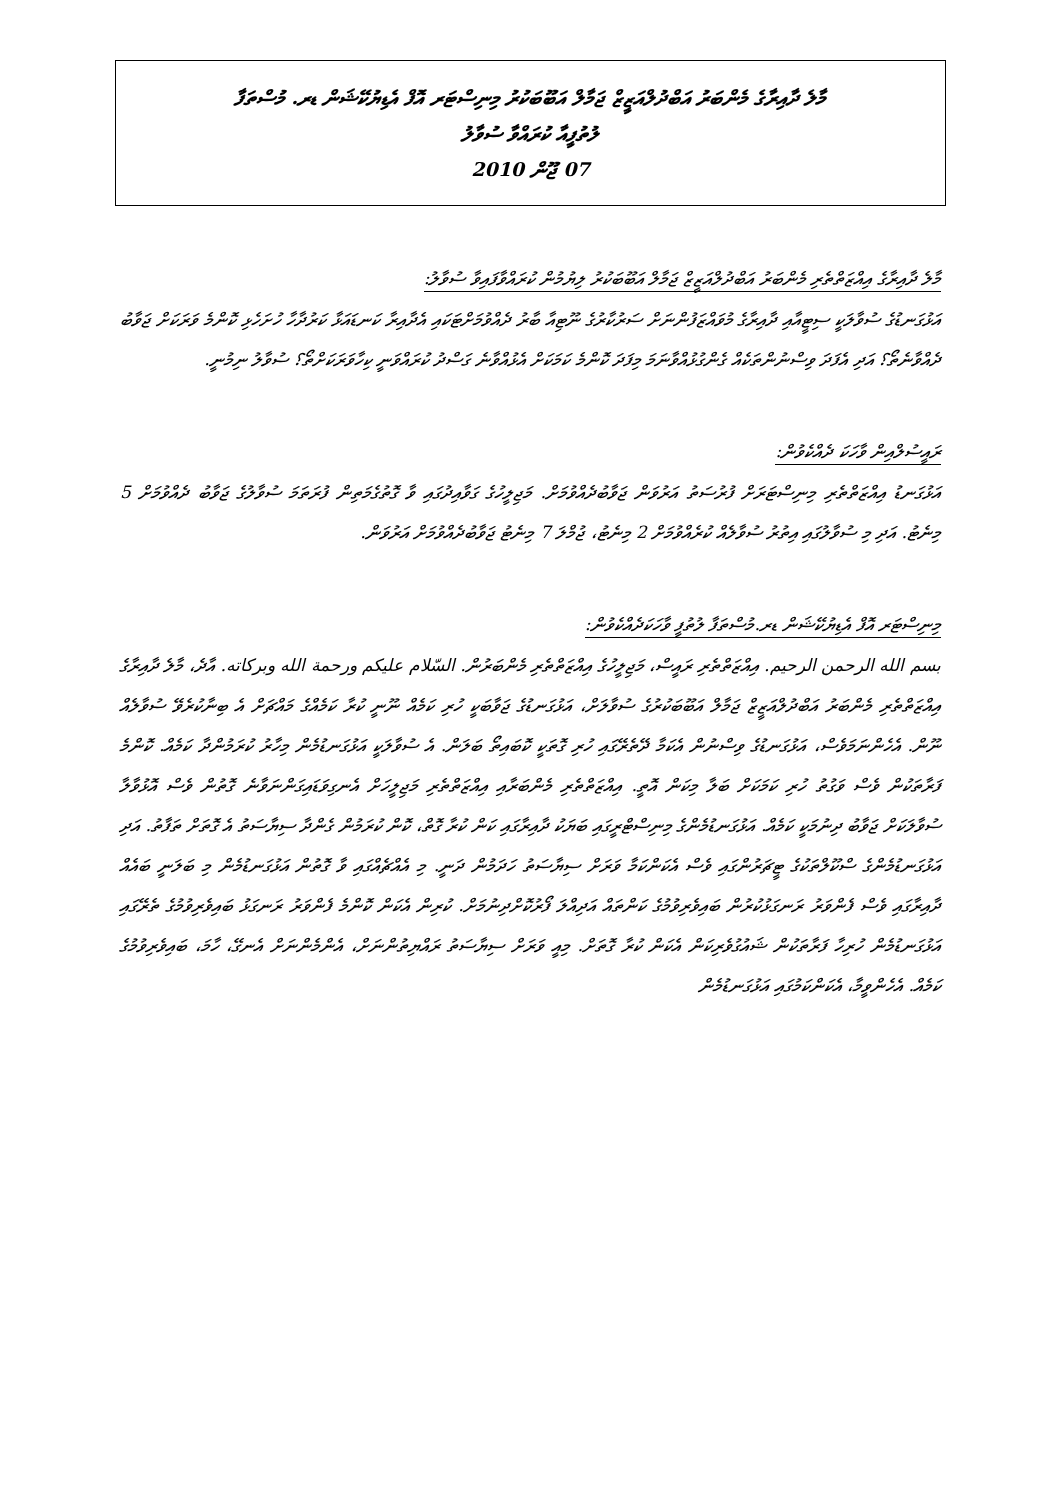މާލެ ދާއިރާގެ މެންބަރު އަބްދުލްއަޒީޒް ޖަމާލް އަބޫބަކުރު މިނިސްޓަރ އޮފް އެޑިޔުކޭޝަން ޑރ. މުސްތަފާ
ލުތުފީއާ ކުރައްވާ ސުވާލު
07 ޖޫން 2010
މާލެ ދާއިރާގެ އިއްޒަތްތެރި މެންބަރު އަބްދުލްއަޒީޒް ޖަމާލް އަބޫބަކުރު ލިޔުމުން ކުރައްވާފައިވާ ސުވާލު:
އަޅުގަނޑުގެ ސުވާލަކީ ސިޓީއާއި ދާއިރާގެ މުވައްޒަފުންނަށް ސަރުކާރުގެ ނޫޓިއާ ބާރު ދެއްވުމަށްޓަކައި އެދާއިރާ ކަނޑައަޅާ ކަރުދާހާ ހުށަހެޅި ކޮންމެ ވަރަކަށް ޖަވާބު ދެއްވާނެތޯ؟ އަދި އެފަދަ ވިސްނުންތަކެއް ގެންގުޅުއްވާނަމަ މިފަދަ ކޮންމެ ކަމަކަށް އެޅުއްވާނެ ގަސްދު ކުރައްވަނީ ކިހާވަރަކަށްތޯ؟ ސުވާލު ނިމުނީ.
ރައީސުލްއިން ވާހަކަ ދެއްކެވުން:
އަޅުގަނޑު އިއްޒަތްތެރި މިނިސްޓަރަށް ފުރުސަތު އަރުވަން ޖަވާބުދެއްވުމަށް. މަޖިލީހުގެ ގަވާއިދުގައި ވާ ގޮތުގެމަތިން ފުރަތަމަ ސުވާލުގެ ޖަވާބު ދެއްވުމަށް 5 މިނެޓު. އަދި މި ސުވާލުގައި އިތުރު ސުވާލެއް ކުރެއްވުމަށް 2 މިނެޓު، ޖުމްލަ 7 މިނެޓު ޖަވާބުދެއްވުމަށް އަރުވަން.
މިނިސްޓަރ އޮފް އެޑިޔުކޭޝަން ޑރ.މުސްތަފާ ލުތުފީ ވާހަކަދެއްކެވުން:
بسم الله الرحمن الرحيم. އިއްޒަތްތެރި ރައީސް، މަޖިލީހުގެ އިއްޒަތްތެރި މެންބަރުން. السّلام عليكم ورحمة الله وبركاته. އާދެ، މާލެ ދާއިރާގެ އިއްޒަތްތެރި މެންބަރު އަބްދުލްއަޒީޒް ޖަމާލް އަބޫބަކުރުގެ ސުވާލަށް، އަޅުގަނޑުގެ ޖަވާބަކީ ހުރި ކަމެއް ނޫނީ ކުރާ ކަމެއްގެ މައްޗަށް އެ ބިނާކުރެވޭ ސުވާލެއް ނޫން. އެހެންނަމަވެސް، އަޅުގަނޑުގެ ވިސްނުން އެކަމާ ދޭތެރޭގައި ހުރި ގޮތަކީ ކޮބައިތޯ ބަލަން. އެ ސުވާލަކީ އަޅުގަނޑުމެން މިހާރު ކުރަމުންދާ ކަމެއް. ކޮންމެ ފަރާތަކުން ވެސް ވަގުތު ހުރި ކަމަކަށް ބަލާ މިކަން އޮތީ. އިއްޒަތްތެރި މެންބަރާއި އިއްޒަތްތެރި މަޖިލީހަށް އެނގިވަޑައިގަންނަވާނެ ގޮތުން ވެސް އޮޅުވާލާ ސުވާލަކަށް ޖަވާބު ދިނުމަކީ ކަމެއް. އަޅުގަނޑުމެންގެ މިނިސްޓްރީގައި ބަޔަކު ދާއިރާގައި ކަން ކުރާ ގޮތް، ކޮން ކުރަމުން ގެންދާ ސިޔާސަތު އެ ގޮތަށް ތަފާތު. އަދި އަޅުގަނޑުމެންގެ ސްކޫލްތަކުގެ ޓީޗަރުންގައި ވެސް އެކަންކަމާ ވަރަށް ސިޔާސަތު ހަދަމުން ދަނީ. މި އެއްޗެއްގައި ވާ ގޮތުން އަޅުގަނޑުމެން މި ބަލަނީ ބައެއް ދާއިރާގައި ވެސް ފެންވަރު ރަނގަޅުކުރުން ބައިވެރިވުމުގެ ކަންތައް އަދިއްލަ ފޯރުކޮށްދިނުމަށް. ކުރިން އެކަން ކޮންމެ ފެންވަރު ރަނގަޅު ބައިވެރިވުމުގެ ތެރޭގައި އަޅުގަނޑުމެން ހުރިހާ ފަރާތަކުން ޝައުގުވެރިކަން އެކަން ކުރާ ގޮތަށް. މިއީ ވަރަށް ސިޔާސަތު ރައްޔިތުންނަށް، އެންމެންނަށް އެނގޭ، ހާމަ، ބައިވެރިވުމުގެ ކަމެއް. އެހެންވީމާ، އެކަންކަމުގައި އަޅުގަނޑުމެން